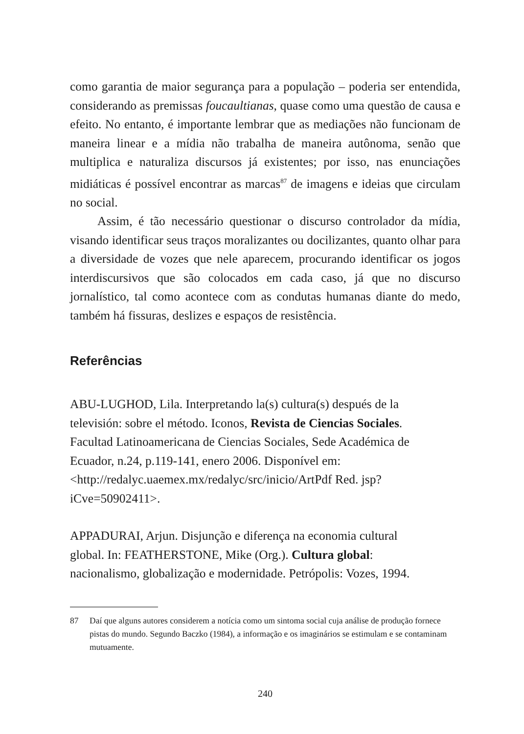como garantia de maior segurança para a população – poderia ser entendida, considerando as premissas foucaultianas, quase como uma questão de causa e efeito. No entanto, é importante lembrar que as mediações não funcionam de maneira linear e a mídia não trabalha de maneira autônoma, senão que multiplica e naturaliza discursos já existentes; por isso, nas enunciações midiáticas é possível encontrar as marcas<sup>87</sup> de imagens e ideias que circulam no social.
Assim, é tão necessário questionar o discurso controlador da mídia, visando identificar seus traços moralizantes ou docilizantes, quanto olhar para a diversidade de vozes que nele aparecem, procurando identificar os jogos interdiscursivos que são colocados em cada caso, já que no discurso jornalístico, tal como acontece com as condutas humanas diante do medo, também há fissuras, deslizes e espaços de resistência.
Referências
ABU-LUGHOD, Lila. Interpretando la(s) cultura(s) después de la televisión: sobre el método. Iconos, Revista de Ciencias Sociales. Facultad Latinoamericana de Ciencias Sociales, Sede Académica de Ecuador, n.24, p.119-141, enero 2006. Disponível em: <http://redalyc.uaemex.mx/redalyc/src/inicio/ArtPdf Red. jsp?iCve=50902411>.
APPADURAI, Arjun. Disjunção e diferença na economia cultural global. In: FEATHERSTONE, Mike (Org.). Cultura global: nacionalismo, globalização e modernidade. Petrópolis: Vozes, 1994.
87 Daí que alguns autores considerem a notícia como um sintoma social cuja análise de produção fornece pistas do mundo. Segundo Baczko (1984), a informação e os imaginários se estimulam e se contaminam mutuamente.
240